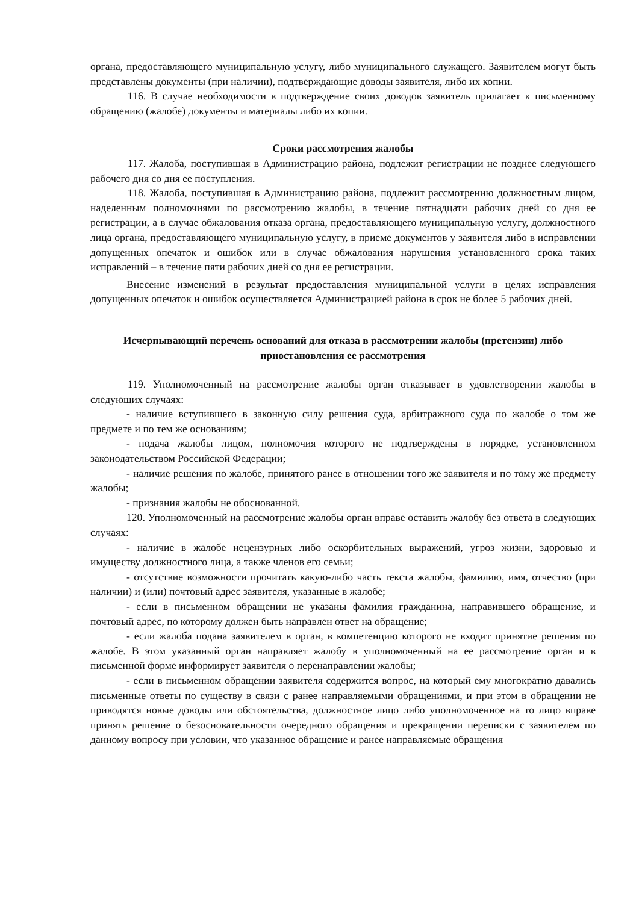органа, предоставляющего муниципальную услугу, либо муниципального служащего. Заявителем могут быть представлены документы (при наличии), подтверждающие доводы заявителя, либо их копии.
116. В случае необходимости в подтверждение своих доводов заявитель прилагает к письменному обращению (жалобе) документы и материалы либо их копии.
Сроки рассмотрения жалобы
117. Жалоба, поступившая в Администрацию района, подлежит регистрации не позднее следующего рабочего дня со дня ее поступления.
118. Жалоба, поступившая в Администрацию района, подлежит рассмотрению должностным лицом, наделенным полномочиями по рассмотрению жалобы, в течение пятнадцати рабочих дней со дня ее регистрации, а в случае обжалования отказа органа, предоставляющего муниципальную услугу, должностного лица органа, предоставляющего муниципальную услугу, в приеме документов у заявителя либо в исправлении допущенных опечаток и ошибок или в случае обжалования нарушения установленного срока таких исправлений – в течение пяти рабочих дней со дня ее регистрации.
Внесение изменений в результат предоставления муниципальной услуги в целях исправления допущенных опечаток и ошибок осуществляется Администрацией района в срок не более 5 рабочих дней.
Исчерпывающий перечень оснований для отказа в рассмотрении жалобы (претензии) либо приостановления ее рассмотрения
119. Уполномоченный на рассмотрение жалобы орган отказывает в удовлетворении жалобы в следующих случаях:
- наличие вступившего в законную силу решения суда, арбитражного суда по жалобе о том же предмете и по тем же основаниям;
- подача жалобы лицом, полномочия которого не подтверждены в порядке, установленном законодательством Российской Федерации;
- наличие решения по жалобе, принятого ранее в отношении того же заявителя и по тому же предмету жалобы;
- признания жалобы не обоснованной.
120. Уполномоченный на рассмотрение жалобы орган вправе оставить жалобу без ответа в следующих случаях:
- наличие в жалобе нецензурных либо оскорбительных выражений, угроз жизни, здоровью и имуществу должностного лица, а также членов его семьи;
- отсутствие возможности прочитать какую-либо часть текста жалобы, фамилию, имя, отчество (при наличии) и (или) почтовый адрес заявителя, указанные в жалобе;
- если в письменном обращении не указаны фамилия гражданина, направившего обращение, и почтовый адрес, по которому должен быть направлен ответ на обращение;
- если жалоба подана заявителем в орган, в компетенцию которого не входит принятие решения по жалобе. В этом указанный орган направляет жалобу в уполномоченный на ее рассмотрение орган и в письменной форме информирует заявителя о перенаправлении жалобы;
- если в письменном обращении заявителя содержится вопрос, на который ему многократно давались письменные ответы по существу в связи с ранее направляемыми обращениями, и при этом в обращении не приводятся новые доводы или обстоятельства, должностное лицо либо уполномоченное на то лицо вправе принять решение о безосновательности очередного обращения и прекращении переписки с заявителем по данному вопросу при условии, что указанное обращение и ранее направляемые обращения